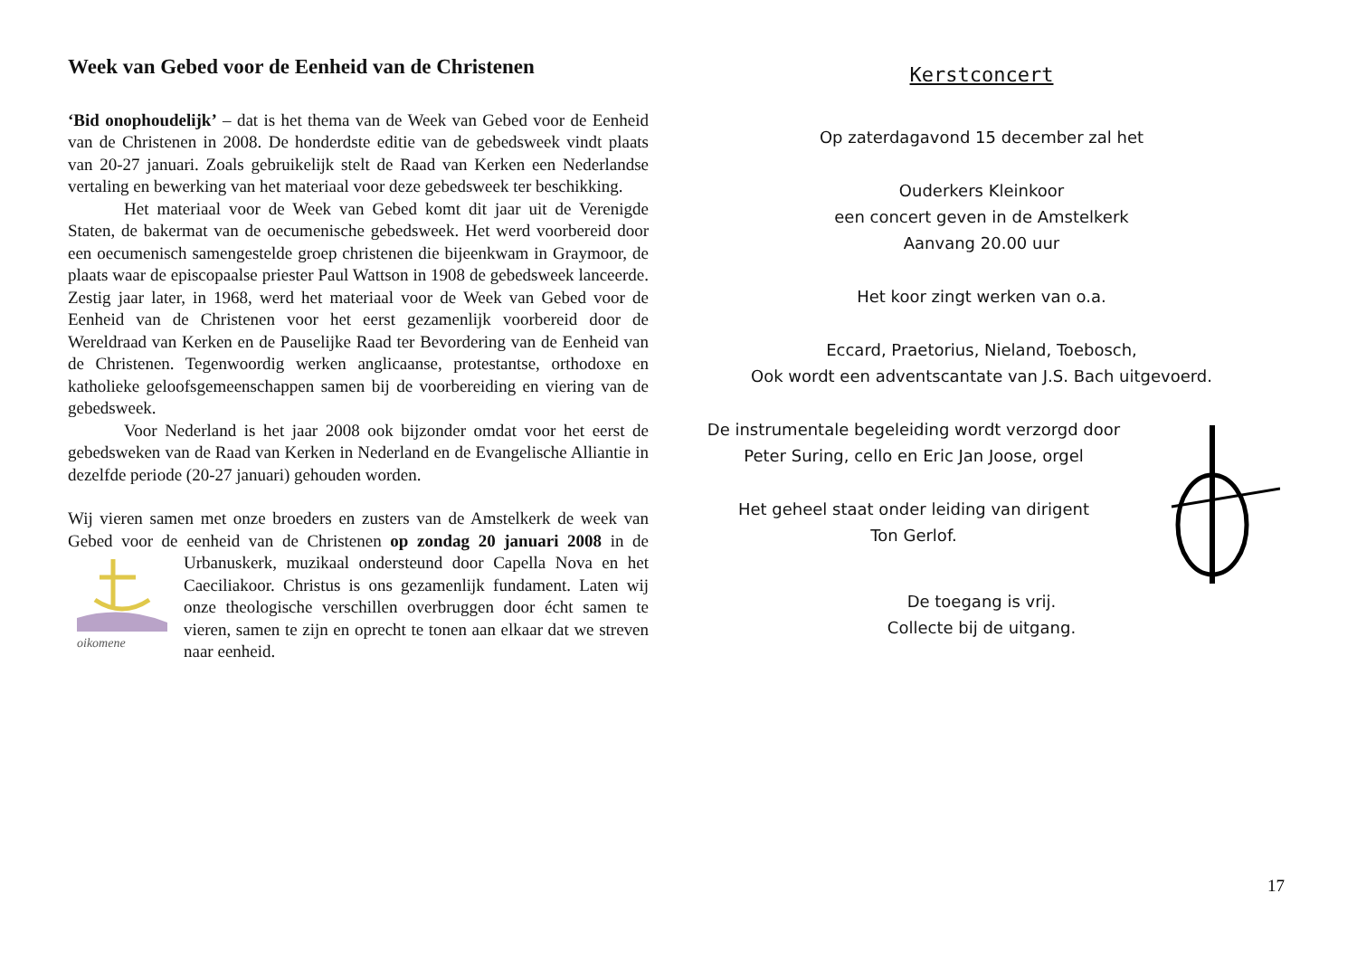Week van Gebed voor de Eenheid van de Christenen
‘Bid onophoudelijk’ – dat is het thema van de Week van Gebed voor de Eenheid van de Christenen in 2008. De honderdste editie van de gebedsweek vindt plaats van 20-27 januari. Zoals gebruikelijk stelt de Raad van Kerken een Nederlandse vertaling en bewerking van het materiaal voor deze gebedsweek ter beschikking.
Het materiaal voor de Week van Gebed komt dit jaar uit de Verenigde Staten, de bakermat van de oecumenische gebedsweek. Het werd voorbereid door een oecumenisch samengestelde groep christenen die bijeenkwam in Graymoor, de plaats waar de episcopaalse priester Paul Wattson in 1908 de gebedsweek lanceerde. Zestig jaar later, in 1968, werd het materiaal voor de Week van Gebed voor de Eenheid van de Christenen voor het eerst gezamenlijk voorbereid door de Wereldraad van Kerken en de Pauselijke Raad ter Bevordering van de Eenheid van de Christenen. Tegenwoordig werken anglicaanse, protestantse, orthodoxe en katholieke geloofsgemeenschappen samen bij de voorbereiding en viering van de gebedsweek.
Voor Nederland is het jaar 2008 ook bijzonder omdat voor het eerst de gebedsweken van de Raad van Kerken in Nederland en de Evangelische Alliantie in dezelfde periode (20-27 januari) gehouden worden.
Wij vieren samen met onze broeders en zusters van de Amstelkerk de week van Gebed voor de eenheid van de Christenen op zondag 20 januari 2008 in de Urbanuskerk, muzikaal ondersteund door Capella Nova en het
oikomene
Caeciliakoor. Christus is ons gezamenlijk fundament. Laten wij onze theologische verschillen overbruggen door écht samen te vieren, samen te zijn en oprecht te tonen aan elkaar dat we streven naar eenheid.
Kerstconcert
Op zaterdagavond 15 december zal het
Ouderkers Kleinkoor
een concert geven in de Amstelkerk
Aanvang 20.00 uur
Het koor zingt werken van o.a.
Eccard, Praetorius, Nieland, Toebosch,
Ook wordt een adventscantate van J.S. Bach uitgevoerd.
De instrumentale begeleiding wordt verzorgd door
Peter Suring, cello en Eric Jan Joose, orgel
Het geheel staat onder leiding van dirigent
Ton Gerlof.
De toegang is vrij.
Collecte bij de uitgang.
17